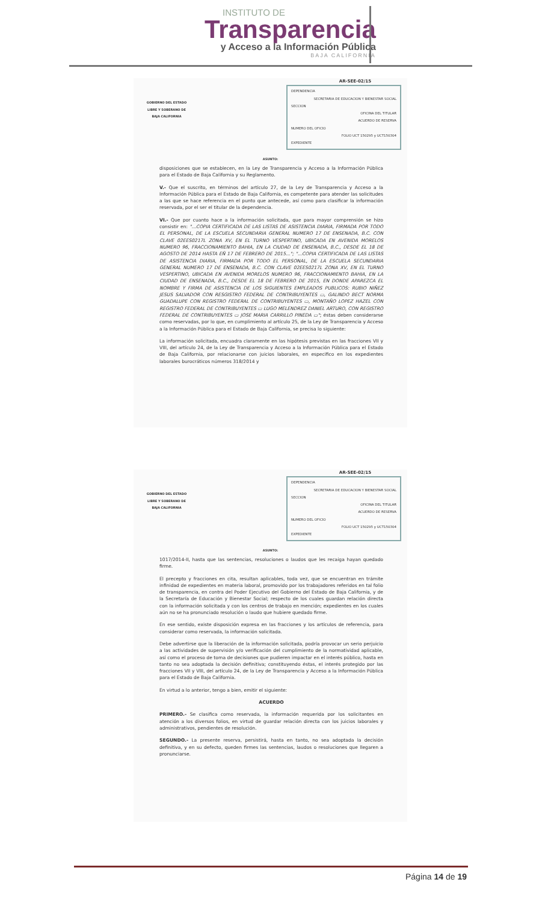INSTITUTO DE
Transparencia
y Acceso a la Información Pública
BAJA CALIFORNIA
AR-SEE-02/15
GOBIERNO DEL ESTADO LIBRE Y SOBERANO DE BAJA CALIFORNIA
DEPENDENCIA
SECRETARIA DE EDUCACION Y BIENESTAR SOCIAL
SECCION
OFICINA DEL TITULAR
ACUERDO DE RESERVA
NUMERO DEL OFICIO
FOLIO UCT 150295 y UCT150304
EXPEDIENTE
ASUNTO:
disposiciones que se establecen, en la Ley de Transparencia y Acceso a la Información Pública para el Estado de Baja California y su Reglamento.
V.- Que el suscrito, en términos del artículo 27, de la Ley de Transparencia y Acceso a la Información Pública para el Estado de Baja California, es competente para atender las solicitudes a las que se hace referencia en el punto que antecede, así como para clasificar la información reservada, por el ser el titular de la dependencia.
VI.- Que por cuanto hace a la información solicitada, que para mayor comprensión se hizo consistir en: "...COPIA CERTIFICADA DE LAS LISTAS DE ASISTENCIA DIARIA, FIRMADA POR TODO EL PERSONAL, DE LA ESCUELA SECUNDARIA GENERAL NUMERO 17 DE ENSENADA, B.C. CON CLAVE 02EES0217L ZONA XV, EN EL TURNO VESPERTINO, UBICADA EN AVENIDA MORELOS NUMERO 96, FRACCIONAMIENTO BAHIA, EN LA CIUDAD DE ENSENADA, B.C., DESDE EL 18 DE AGOSTO DE 2014 HASTA EÑ 17 DE FEBRERO DE 2015..."; "...COPIA CERTIFICADA DE LAS LISTAS DE ASISTENCIA DIARIA, FIRMADA POR TODO EL PERSONAL, DE LA ESCUELA SECUNDARIA GENERAL NUMERO 17 DE ENSENADA, B.C. CON CLAVE 02EES0217L ZONA XV, EN EL TURNO VESPERTINO, UBICADA EN AVENIDA MORELOS NUMERO 96, FRACCIONAMIENTO BAHIA, EN LA CIUDAD DE ENSENADA, B.C., DESDE EL 18 DE FEBRERO DE 2015, EN DONDE APAREZCA EL NOMBRE Y FIRMA DE ASISTENCIA DE LOS SIGUIENTES EMPLEADOS PUBLICOS: RUBIO NIÑEZ JESUS SALVADOR CON RESGISTRO FEDERAL DE CONTRIBUYENTES ▭, GALINDO BECT NORMA GUADALUPE CON REGISTRO FEDERAL DE CONTRIBUYENTES ▭, MONTAÑO LOPEZ HAZEL CON REGISTRO FEDERAL DE CONTRIBUYENTES ▭ LUGO MELENDREZ DANIEL ARTURO, CON REGISTRO FEDERAL DE CONTRIBUYENTES ▭ JOSE MARIA CARRILLO PINEDA ▭"; éstas deben considerarse como reservadas, por lo que, en cumplimiento al artículo 25, de la Ley de Transparencia y Acceso a la Información Pública para el Estado de Baja California, se precisa lo siguiente:
La información solicitada, encuadra claramente en las hipótesis previstas en las fracciones VII y VIII, del artículo 24, de la Ley de Transparencia y Acceso a la Información Pública para el Estado de Baja California, por relacionarse con juicios laborales, en especifico en los expedientes laborales burocráticos números 318/2014 y
AR-SEE-02/15
GOBIERNO DEL ESTADO LIBRE Y SOBERANO DE BAJA CALIFORNIA
DEPENDENCIA
SECRETARIA DE EDUCACION Y BIENESTAR SOCIAL
SECCION
OFICINA DEL TITULAR
ACUERDO DE RESERVA
NUMERO DEL OFICIO
FOLIO UCT 150295 y UCT150304
EXPEDIENTE
ASUNTO:
1017/2014-II, hasta que las sentencias, resoluciones o laudos que les recaiga hayan quedado firme.
El precepto y fracciones en cita, resultan aplicables, toda vez, que se encuentran en trámite infinidad de expedientes en materia laboral, promovido por los trabajadores referidos en tal folio de transparencia, en contra del Poder Ejecutivo del Gobierno del Estado de Baja California, y de la Secretaría de Educación y Bienestar Social; respecto de los cuales guardan relación directa con la información solicitada y con los centros de trabajo en mención; expedientes en los cuales aún no se ha pronunciado resolución o laudo que hubiere quedado firme.
En ese sentido, existe disposición expresa en las fracciones y los artículos de referencia, para considerar como reservada, la información solicitada.
Debe advertirse que la liberación de la información solicitada, podría provocar un serio perjuicio a las actividades de supervisión y/o verificación del cumplimiento de la normatividad aplicable, así como el proceso de toma de decisiones que pudieren impactar en el interés público, hasta en tanto no sea adoptada la decisión definitiva; constituyendo éstas, el interés protegido por las fracciones VII y VIII, del artículo 24, de la Ley de Transparencia y Acceso a la Información Pública para el Estado de Baja California.
En virtud a lo anterior, tengo a bien, emitir el siguiente:
ACUERDO
PRIMERO.- Se clasifica como reservada, la información requerida por los solicitantes en atención a los diversos folios, en virtud de guardar relación directa con los juicios laborales y administrativos, pendientes de resolución.
SEGUNDO.- La presente reserva, persistirá, hasta en tanto, no sea adoptada la decisión definitiva, y en su defecto, queden firmes las sentencias, laudos o resoluciones que llegaren a pronunciarse.
Página 14 de 19